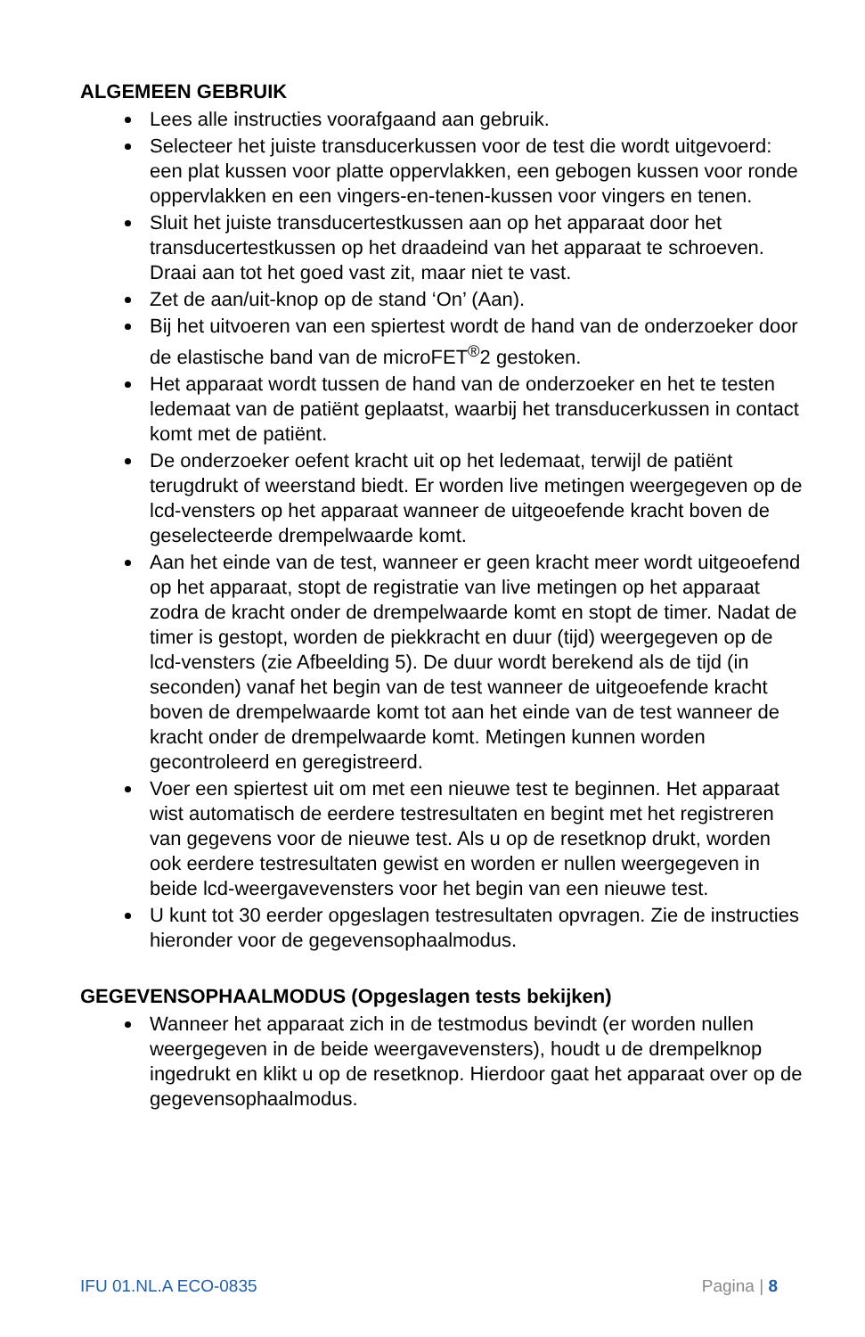ALGEMEEN GEBRUIK
Lees alle instructies voorafgaand aan gebruik.
Selecteer het juiste transducerkussen voor de test die wordt uitgevoerd: een plat kussen voor platte oppervlakken, een gebogen kussen voor ronde oppervlakken en een vingers-en-tenen-kussen voor vingers en tenen.
Sluit het juiste transducertestkussen aan op het apparaat door het transducertestkussen op het draadeind van het apparaat te schroeven. Draai aan tot het goed vast zit, maar niet te vast.
Zet de aan/uit-knop op de stand ‘On’ (Aan).
Bij het uitvoeren van een spiertest wordt de hand van de onder­zoeker door de elastische band van de microFET<sup>®</sup>2 gestoken.
Het apparaat wordt tussen de hand van de onderzoeker en het te testen ledemaat van de patiënt geplaatst, waarbij het trans­ducerkussen in contact komt met de patiënt.
De onderzoeker oefent kracht uit op het ledemaat, terwijl de patiënt terugdrukt of weerstand biedt. Er worden live metingen weergegeven op de lcd-vensters op het apparaat wanneer de uitgeoefende kracht boven de geselecteerde drempelwaarde komt.
Aan het einde van de test, wanneer er geen kracht meer wordt uitgeoefend op het apparaat, stopt de registratie van live metingen op het apparaat zodra de kracht onder de drempel­waarde komt en stopt de timer. Nadat de timer is gestopt, worden de piekkracht en duur (tijd) weergegeven op de lcd-vensters (zie Afbeelding 5). De duur wordt berekend als de tijd (in seconden) vanaf het begin van de test wanneer de uitgeoe­fende kracht boven de drempelwaarde komt tot aan het einde van de test wanneer de kracht onder de drempelwaarde komt. Metingen kunnen worden gecontroleerd en geregistreerd.
Voer een spiertest uit om met een nieuwe test te beginnen. Het apparaat wist automatisch de eerdere testresultaten en begint met het registreren van gegevens voor de nieuwe test. Als u op de resetknop drukt, worden ook eerdere testresultaten gewist en worden er nullen weergegeven in beide lcd-weergavevensters voor het begin van een nieuwe test.
U kunt tot 30 eerder opgeslagen testresultaten opvragen. Zie de instructies hieronder voor de gegevensophaalmodus.
GEGEVENSOPHAALMODUS (Opgeslagen tests bekijken)
Wanneer het apparaat zich in de testmodus bevindt (er worden nullen weergegeven in de beide weergavevensters), houdt u de drempelknop ingedrukt en klikt u op de resetknop. Hierdoor gaat het apparaat over op de gegevensophaalmodus.
IFU 01.NL.A ECO-0835 Pagina | 8